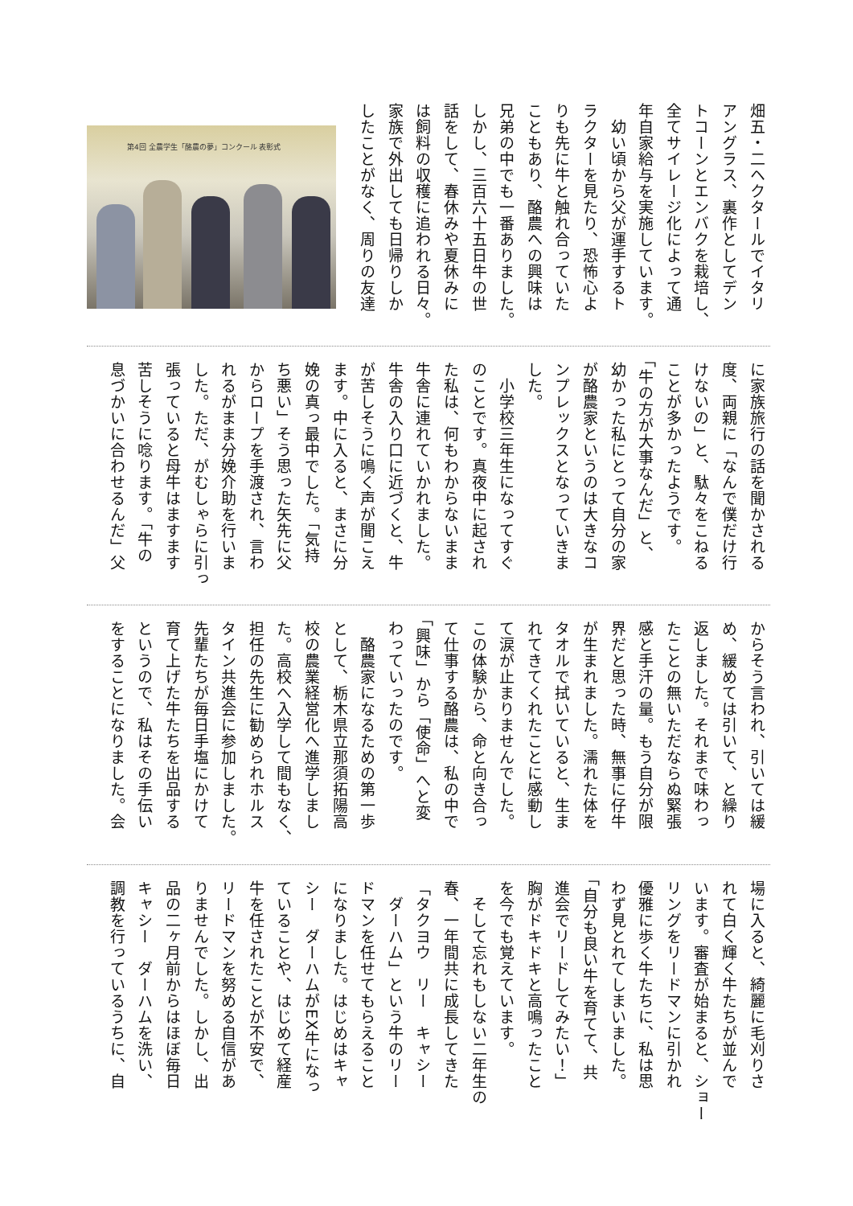畑五・二ヘクタールでイタリ アングラス、裏作としてデン トコーンとエンバクを栽培し、 全てサイレージ化によって通 年自家給与を実施しています。 　幼い頃から父が運手するト ラクターを見たり、恐怖心よ りも先に牛と触れ合っていた こともあり、酪農への興味は 兄弟の中でも一番ありました。 しかし、三百六十五日牛の世 話をして、春休みや夏休みに は飼料の収穫に追われる日々。 家族で外出しても日帰りしか したことがなく、周りの友達
第4回 全農学生「酪農の夢」コンクール 表彰式
に家族旅行の話を聞かされる 度、両親に「なんで僕だけ行 けないの」と、駄々をこねる ことが多かったようです。 「牛の方が大事なんだ」と、 幼かった私にとって自分の家 が酪農家というのは大きなコ ンプレックスとなっていきま した。 　小学校三年生になってすぐ のことです。真夜中に起され た私は、何もわからないまま 牛舎に連れていかれました。 牛舎の入り口に近づくと、牛 が苦しそうに鳴く声が聞こえ ます。中に入ると、まさに分 娩の真っ最中でした。「気持 ち悪い」そう思った矢先に父 からロープを手渡され、言わ れるがまま分娩介助を行いま した。ただ、がむしゃらに引っ 張っていると母牛はますます 苦しそうに唸ります。「牛の 息づかいに合わせるんだ」父
からそう言われ、引いては緩 め、緩めては引いて、と繰り 返しました。それまで味わっ たことの無いただならぬ緊張 感と手汗の量。もう自分が限 界だと思った時、無事に仔牛 が生まれました。濡れた体を タオルで拭いていると、生ま れてきてくれたことに感動し て涙が止まりませんでした。 この体験から、命と向き合っ て仕事する酪農は、私の中で 「興味」から「使命」へと変 わっていったのです。 　酪農家になるための第一歩 として、栃木県立那須拓陽高 校の農業経営化へ進学しまし た。高校へ入学して間もなく、 担任の先生に勧められホルス タイン共進会に参加しました。 先輩たちが毎日手塩にかけて 育て上げた牛たちを出品する というので、私はその手伝い をすることになりました。会
場に入ると、綺麗に毛刈りさ れて白く輝く牛たちが並んで います。審査が始まると、ショー リングをリードマンに引かれ 優雅に歩く牛たちに、私は思 わず見とれてしまいました。 「自分も良い牛を育てて、共 進会でリードしてみたい！」 胸がドキドキと高鳴ったこと を今でも覚えています。 　そして忘れもしない二年生の 春、一年間共に成長してきた 「タクヨウ　リー　キャシー 　ダーハム」という牛のリー ドマンを任せてもらえること になりました。はじめはキャ シー　ダーハムがEX牛になっ ていることや、はじめて経産 牛を任されたことが不安で、 リードマンを努める自信があ りませんでした。しかし、出 品の二ヶ月前からはほぼ毎日 キャシー　ダーハムを洗い、 調教を行っているうちに、自